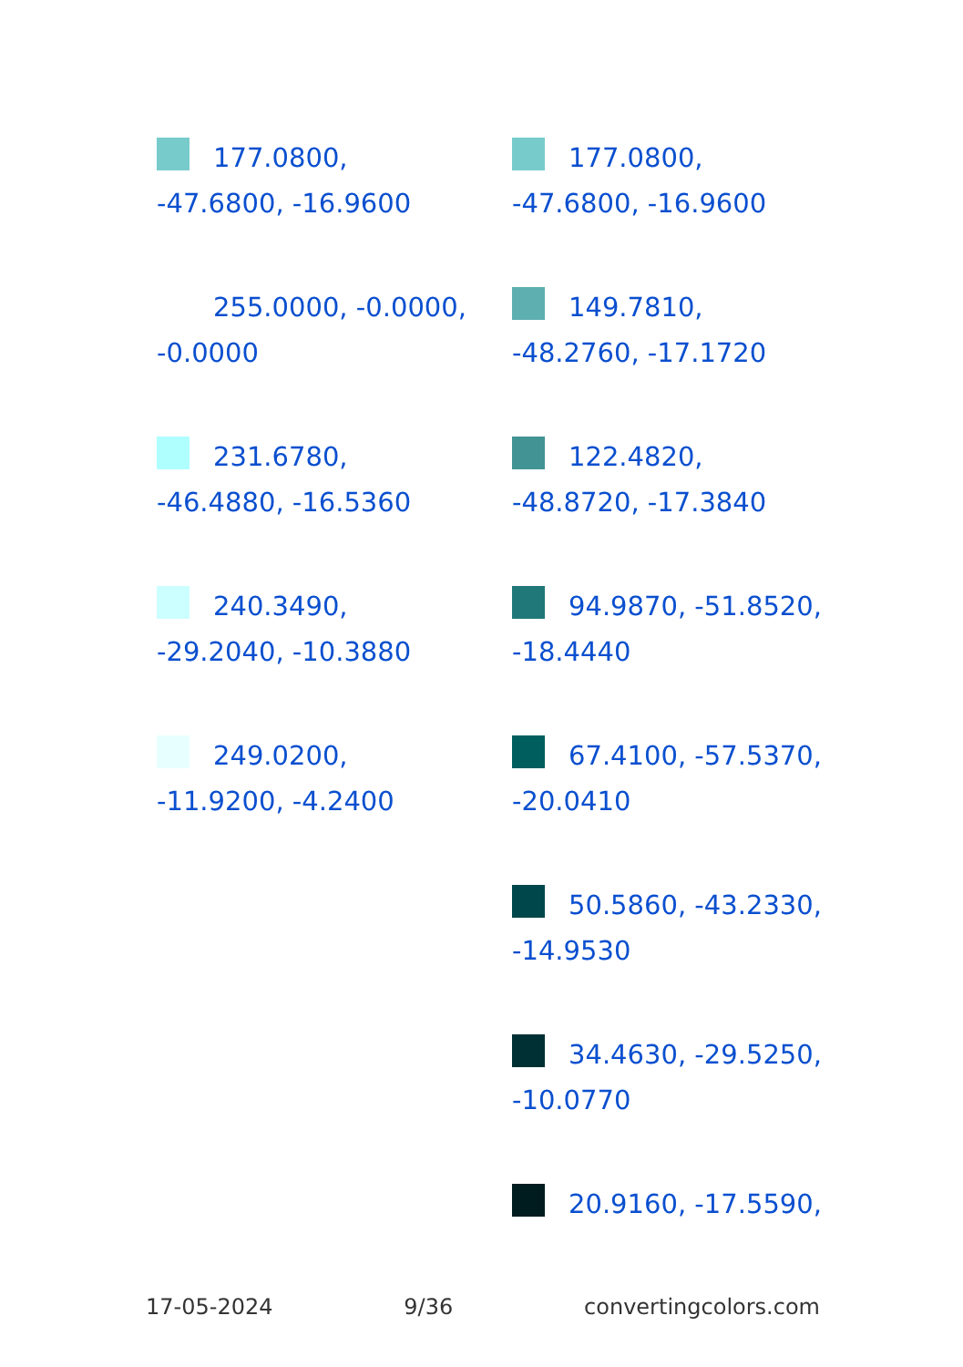177.0800, -47.6800, -16.9600
255.0000, -0.0000, -0.0000
231.6780, -46.4880, -16.5360
240.3490, -29.2040, -10.3880
249.0200, -11.9200, -4.2400
177.0800, -47.6800, -16.9600
149.7810, -48.2760, -17.1720
122.4820, -48.8720, -17.3840
94.9870, -51.8520, -18.4440
67.4100, -57.5370, -20.0410
50.5860, -43.2330, -14.9530
34.4630, -29.5250, -10.0770
20.9160, -17.5590,
17-05-2024 9/36 convertingcolors.com